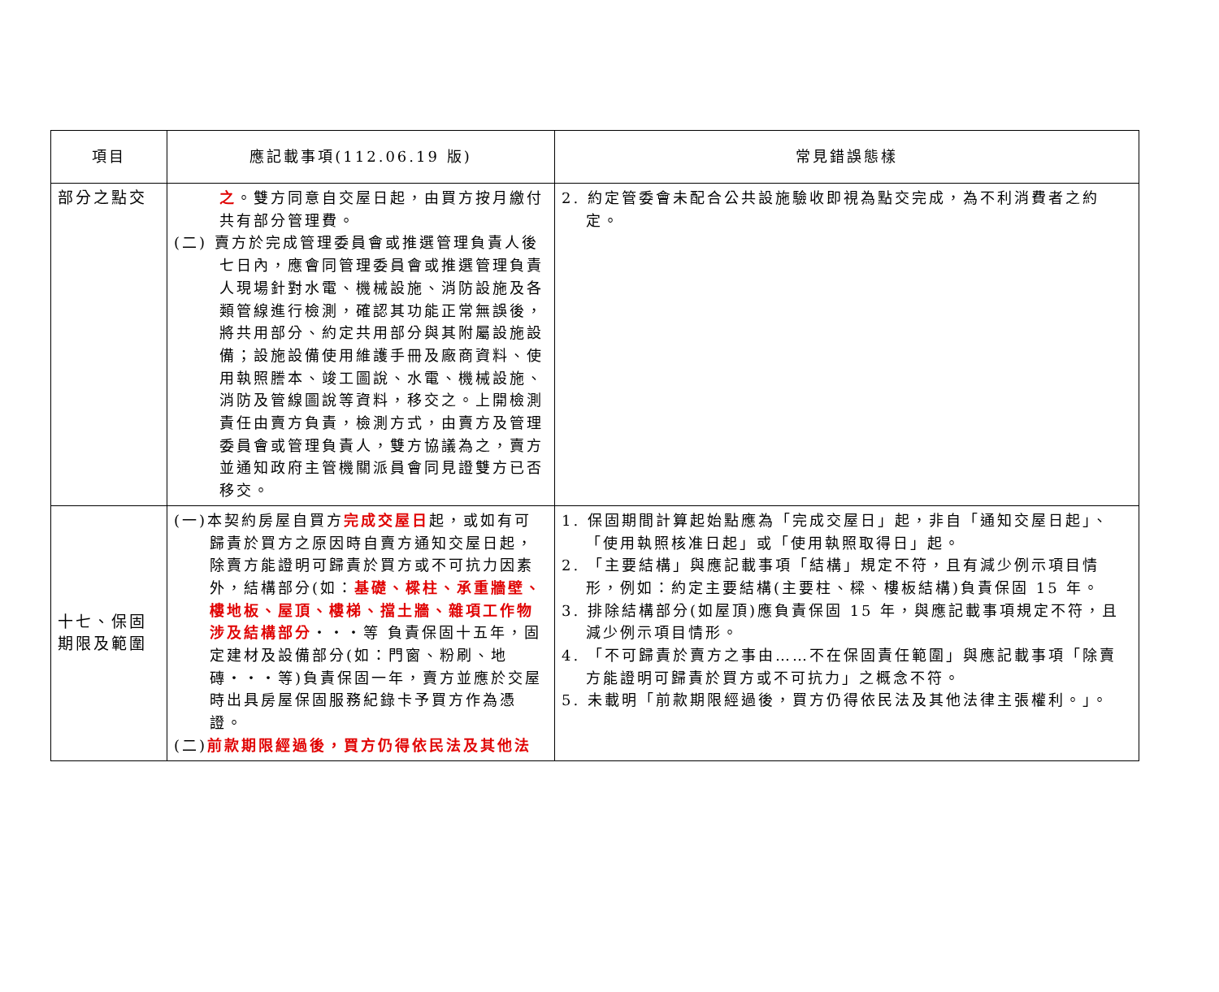| 項目 | 應記載事項(112.06.19 版) | 常見錯誤態樣 |
| --- | --- | --- |
| 部分之點交 | 之 。雙方同意自交屋日起，由買方按月繳付共有部分管理費。 (二) 賣方於完成管理委員會或推選管理負責人後七日內，應會同管理委員會或推選管理負責人現場針對水電、機械設施、消防設施及各類管線進行檢測，確認其功能正常無誤後，將共用部分、約定共用部分與其附屬設施設備；設施設備使用維護手冊及廠商資料、使用執照謄本、竣工圖說、水電、機械設施、消防及管線圖說等資料，移交之。上開檢測責任由賣方負責，檢測方式，由賣方及管理委員會或管理負責人，雙方協議為之，賣方並通知政府主管機關派員會同見證雙方已否移交。 | 2. 約定管委會未配合公共設施驗收即視為點交完成，為不利消費者之約定。 |
| 十七、保固期限及範圍 | (一)本契約房屋自買方 完成交屋日 起，或如有可歸責於買方之原因時自賣方通知交屋日起，除賣方能證明可歸責於買方或不可抗力因素外，結構部分(如： 基礎、樑柱、承重牆壁、樓地板、屋頂、樓梯、擋土牆、雜項工作物涉及結構部分 ‧‧‧等 負責保固十五年，固定建材及設備部分(如：門窗、粉刷、地磚‧‧‧等)負責保固一年，賣方並應於交屋時出具房屋保固服務紀錄卡予買方作為憑證。 (二) 前款期限經過後，買方仍得依民法及其他法 | 1. 保固期間計算起始點應為「完成交屋日」起，非自「通知交屋日起」、「使用執照核准日起」或「使用執照取得日」起。 2. 「主要結構」與應記載事項「結構」規定不符，且有減少例示項目情形，例如：約定主要結構(主要柱、樑、樓板結構)負責保固 15 年。 3. 排除結構部分(如屋頂)應負責保固 15 年，與應記載事項規定不符，且減少例示項目情形。 4. 「不可歸責於賣方之事由……不在保固責任範圍」與應記載事項「除賣方能證明可歸責於買方或不可抗力」之概念不符。 5. 未載明「前款期限經過後，買方仍得依民法及其他法律主張權利。」。 |